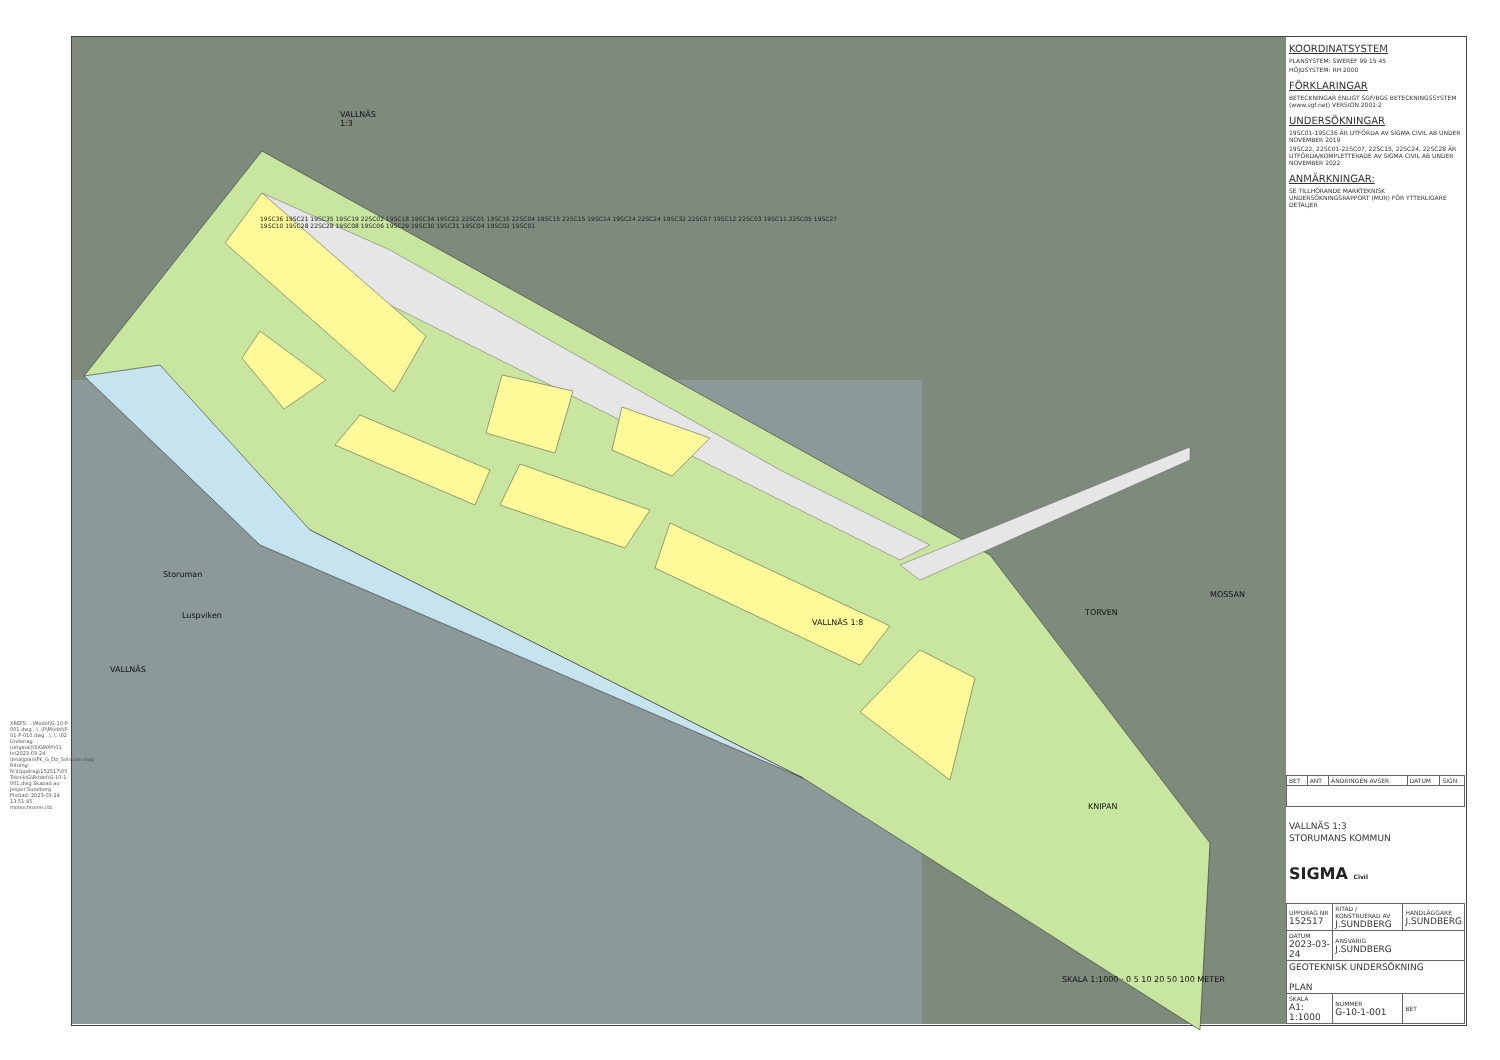VALLNÄS
1:3
VALLNÄS
Storuman
Luspviken
VALLNÄS 1:8
TORVEN
MOSSAN
KNIPAN
SKALA 1:1000 · 0 5 10 20 50 100 METER
19SC36 19SC21 19SC35 19SC19 22SC02 19SC18 19SC34 19SC22 22SC01 19SC16 22SC04 19SC15 22SC15 19SC14 19SC24 22SC24 19SC32 22SC07 19SC12 22SC03 19SC11 22SC05 19SC27 19SC10 19SC28 22SC28 19SC08 19SC06 19SC29 19SC30 19SC31 19SC04 19SC02 19SC01
KOORDINATSYSTEM
PLANSYSTEM: SWEREF 99 15 45
HÖJDSYSTEM: RH 2000
FÖRKLARINGAR
BETECKNINGAR ENLIGT SGF/BGS BETECKNINGSSYSTEM (www.sgf.net) VERSION 2001:2
UNDERSÖKNINGAR
19SC01-19SC36 ÄR UTFÖRDA AV SIGMA CIVIL AB UNDER NOVEMBER 2019
19SC22, 22SC01-22SC07, 22SC15, 22SC24, 22SC28 ÄR UTFÖRDA/KOMPLETTERADE AV SIGMA CIVIL AB UNDER NOVEMBER 2022
ANMÄRKNINGAR:
SE TILLHÖRANDE MARKTEKNISK UNDERSÖKNINGSRAPPORT (MUR) FÖR YTTERLIGARE DETALJER
| BET | ANT | ÄNDRINGEN AVSER | DATUM | SIGN |
| --- | --- | --- | --- | --- |
VALLNÄS 1:3
STORUMANS KOMMUN
SIGMA Civil
| UPPDRAG NR 152517 | RITAD / KONSTRUERAD AV J.SUNDBERG | HANDLÄGGARE J.SUNDBERG |
| DATUM 2023-03-24 | ANSVARIG J.SUNDBERG | |
| GEOTEKNISK UNDERSÖKNING PLAN | | |
| SKALA A1: 1:1000 | NUMMER G-10-1-001 | BET |
XREFS: ..\Model\G-10-P-001.dwg ..\..\P\Model\P-01-P-010.dwg ..\..\..\02 Underlag (original)\SIGWAY\01 In\2023-03-24 detaljplan\Pk_G_Dp_Solsidan.dwg
Ritning: N:\Uppdrag\152517\05 Teknik\G\Ritdef\G-10-1-001.dwg Skapad av: Jesper Sundberg Plottad: 2023-03-24 13:51:45, monochrome.ctb